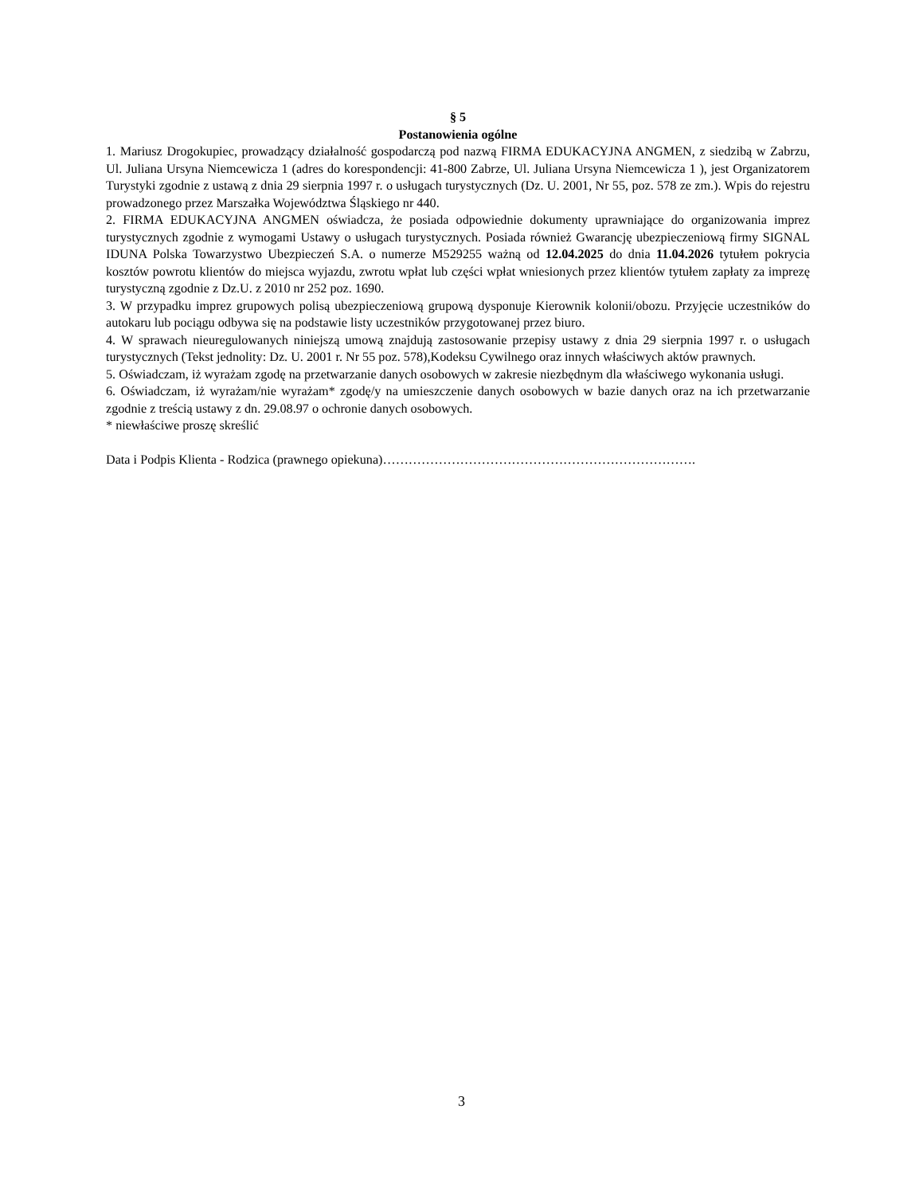§ 5
Postanowienia ogólne
1. Mariusz Drogokupiec, prowadzący działalność gospodarczą pod nazwą FIRMA EDUKACYJNA ANGMEN, z siedzibą w Zabrzu, Ul. Juliana Ursyna Niemcewicza 1 (adres do korespondencji: 41-800 Zabrze, Ul. Juliana Ursyna Niemcewicza 1 ), jest Organizatorem Turystyki zgodnie z ustawą z dnia 29 sierpnia 1997 r. o usługach turystycznych (Dz. U. 2001, Nr 55, poz. 578 ze zm.). Wpis do rejestru prowadzonego przez Marszałka Województwa Śląskiego nr 440.
2. FIRMA EDUKACYJNA ANGMEN oświadcza, że posiada odpowiednie dokumenty uprawniające do organizowania imprez turystycznych zgodnie z wymogami Ustawy o usługach turystycznych. Posiada również Gwarancję ubezpieczeniową firmy SIGNAL IDUNA Polska Towarzystwo Ubezpieczeń S.A. o numerze M529255 ważną od 12.04.2025 do dnia 11.04.2026 tytułem pokrycia kosztów powrotu klientów do miejsca wyjazdu, zwrotu wpłat lub części wpłat wniesionych przez klientów tytułem zapłaty za imprezę turystyczną zgodnie z Dz.U. z 2010 nr 252 poz. 1690.
3. W przypadku imprez grupowych polisą ubezpieczeniową grupową dysponuje Kierownik kolonii/obozu. Przyjęcie uczestników do autokaru lub pociągu odbywa się na podstawie listy uczestników przygotowanej przez biuro.
4. W sprawach nieuregulowanych niniejszą umową znajdują zastosowanie przepisy ustawy z dnia 29 sierpnia 1997 r. o usługach turystycznych (Tekst jednolity: Dz. U. 2001 r. Nr 55 poz. 578),Kodeksu Cywilnego oraz innych właściwych aktów prawnych.
5. Oświadczam, iż wyrażam zgodę na przetwarzanie danych osobowych w zakresie niezbędnym dla właściwego wykonania usługi.
6. Oświadczam, iż wyrażam/nie wyrażam* zgodę/y na umieszczenie danych osobowych w bazie danych oraz na ich przetwarzanie zgodnie z treścią ustawy z dn. 29.08.97 o ochronie danych osobowych.
* niewłaściwe proszę skreślić
Data i Podpis Klienta - Rodzica (prawnego opiekuna)……………………………………………………………….
3